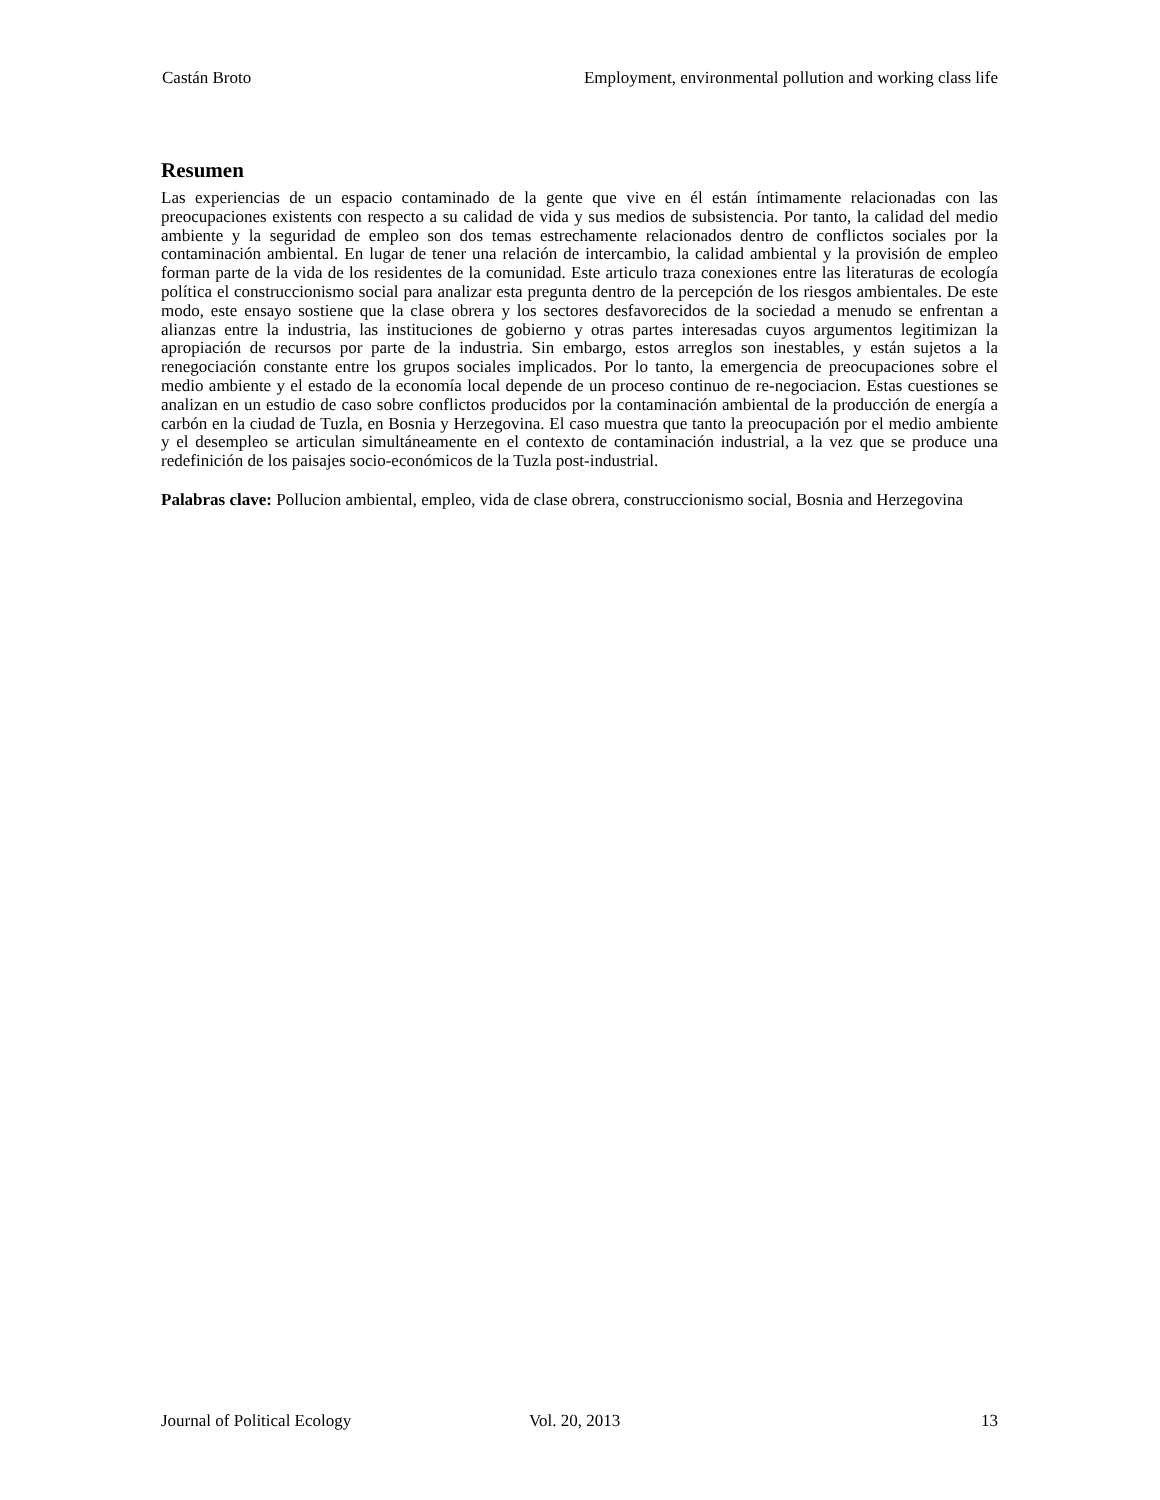Castán Broto Employment, environmental pollution and working class life
Resumen
Las experiencias de un espacio contaminado de la gente que vive en él están íntimamente relacionadas con las preocupaciones existents con respecto a su calidad de vida y sus medios de subsistencia. Por tanto, la calidad del medio ambiente y la seguridad de empleo son dos temas estrechamente relacionados dentro de conflictos sociales por la contaminación ambiental. En lugar de tener una relación de intercambio, la calidad ambiental y la provisión de empleo forman parte de la vida de los residentes de la comunidad. Este articulo traza conexiones entre las literaturas de ecología política el construccionismo social para analizar esta pregunta dentro de la percepción de los riesgos ambientales. De este modo, este ensayo sostiene que la clase obrera y los sectores desfavorecidos de la sociedad a menudo se enfrentan a alianzas entre la industria, las instituciones de gobierno y otras partes interesadas cuyos argumentos legitimizan la apropiación de recursos por parte de la industria. Sin embargo, estos arreglos son inestables, y están sujetos a la renegociación constante entre los grupos sociales implicados. Por lo tanto, la emergencia de preocupaciones sobre el medio ambiente y el estado de la economía local depende de un proceso continuo de re-negociacion. Estas cuestiones se analizan en un estudio de caso sobre conflictos producidos por la contaminación ambiental de la producción de energía a carbón en la ciudad de Tuzla, en Bosnia y Herzegovina. El caso muestra que tanto la preocupación por el medio ambiente y el desempleo se articulan simultáneamente en el contexto de contaminación industrial, a la vez que se produce una redefinición de los paisajes socio-económicos de la Tuzla post-industrial.
Palabras clave: Pollucion ambiental, empleo, vida de clase obrera, construccionismo social, Bosnia and Herzegovina
Journal of Political Ecology Vol. 20, 2013 13